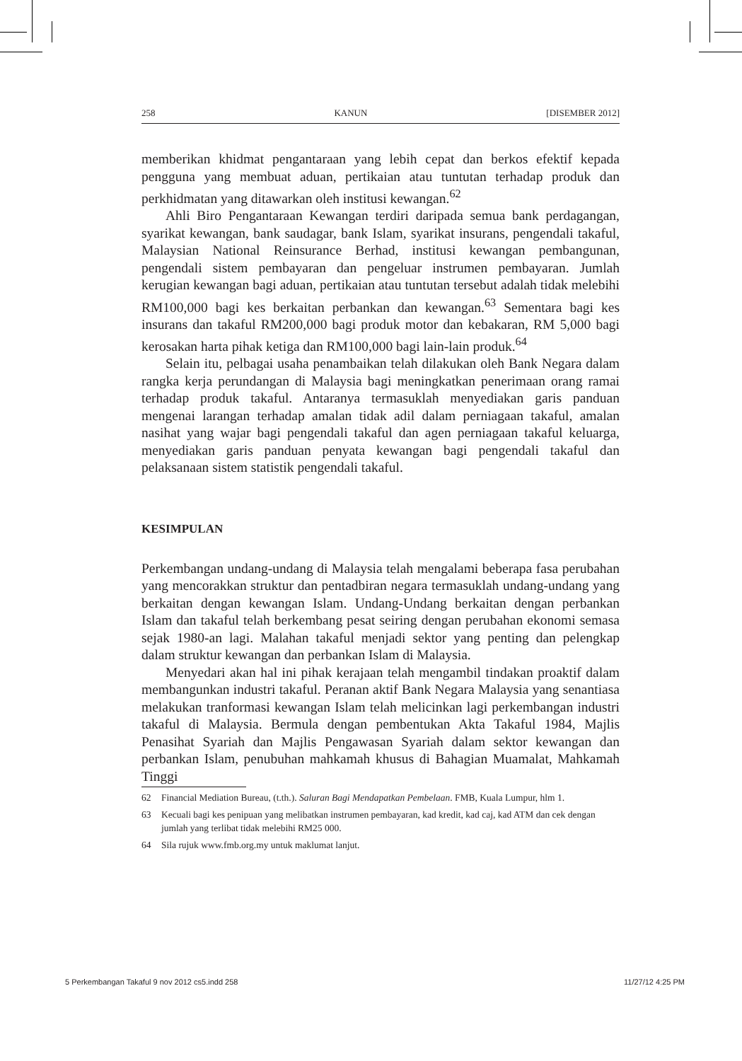258 KANUN [DISEMBER 2012]
memberikan khidmat pengantaraan yang lebih cepat dan berkos efektif kepada pengguna yang membuat aduan, pertikaian atau tuntutan terhadap produk dan perkhidmatan yang ditawarkan oleh institusi kewangan.<sup>62</sup>
Ahli Biro Pengantaraan Kewangan terdiri daripada semua bank perdagangan, syarikat kewangan, bank saudagar, bank Islam, syarikat insurans, pengendali takaful, Malaysian National Reinsurance Berhad, institusi kewangan pembangunan, pengendali sistem pembayaran dan pengeluar instrumen pembayaran. Jumlah kerugian kewangan bagi aduan, pertikaian atau tuntutan tersebut adalah tidak melebihi RM100,000 bagi kes berkaitan perbankan dan kewangan.<sup>63</sup> Sementara bagi kes insurans dan takaful RM200,000 bagi produk motor dan kebakaran, RM 5,000 bagi kerosakan harta pihak ketiga dan RM100,000 bagi lain-lain produk.<sup>64</sup>
Selain itu, pelbagai usaha penambaikan telah dilakukan oleh Bank Negara dalam rangka kerja perundangan di Malaysia bagi meningkatkan penerimaan orang ramai terhadap produk takaful. Antaranya termasuklah menyediakan garis panduan mengenai larangan terhadap amalan tidak adil dalam perniagaan takaful, amalan nasihat yang wajar bagi pengendali takaful dan agen perniagaan takaful keluarga, menyediakan garis panduan penyata kewangan bagi pengendali takaful dan pelaksanaan sistem statistik pengendali takaful.
KESIMPULAN
Perkembangan undang-undang di Malaysia telah mengalami beberapa fasa perubahan yang mencorakkan struktur dan pentadbiran negara termasuklah undang-undang yang berkaitan dengan kewangan Islam. Undang-Undang berkaitan dengan perbankan Islam dan takaful telah berkembang pesat seiring dengan perubahan ekonomi semasa sejak 1980-an lagi. Malahan takaful menjadi sektor yang penting dan pelengkap dalam struktur kewangan dan perbankan Islam di Malaysia.
Menyedari akan hal ini pihak kerajaan telah mengambil tindakan proaktif dalam membangunkan industri takaful. Peranan aktif Bank Negara Malaysia yang senantiasa melakukan tranformasi kewangan Islam telah melicinkan lagi perkembangan industri takaful di Malaysia. Bermula dengan pembentukan Akta Takaful 1984, Majlis Penasihat Syariah dan Majlis Pengawasan Syariah dalam sektor kewangan dan perbankan Islam, penubuhan mahkamah khusus di Bahagian Muamalat, Mahkamah Tinggi
62 Financial Mediation Bureau, (t.th.). Saluran Bagi Mendapatkan Pembelaan. FMB, Kuala Lumpur, hlm 1.
63 Kecuali bagi kes penipuan yang melibatkan instrumen pembayaran, kad kredit, kad caj, kad ATM dan cek dengan jumlah yang terlibat tidak melebihi RM25 000.
64 Sila rujuk www.fmb.org.my untuk maklumat lanjut.
5 Perkembangan Takaful 9 nov 2012 cs5.indd 258 11/27/12 4:25 PM